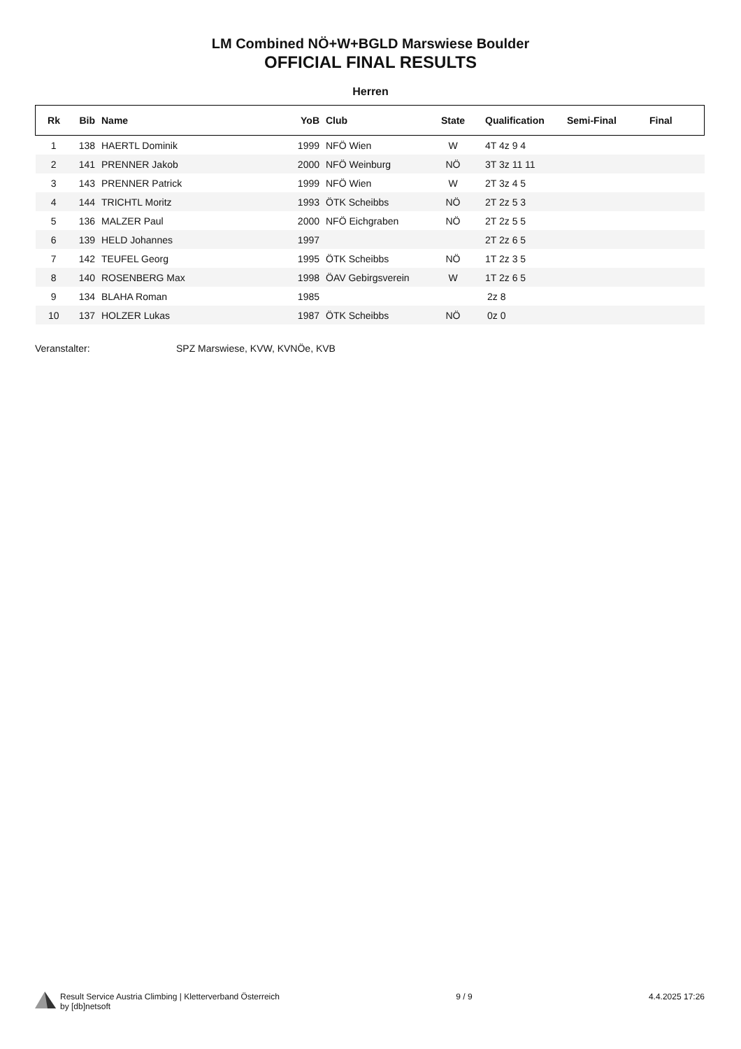LM Combined NÖ+W+BGLD Marswiese Boulder
OFFICIAL FINAL RESULTS
Herren
| Rk | Bib | Name | YoB | Club | State | Qualification | Semi-Final | Final |
| --- | --- | --- | --- | --- | --- | --- | --- | --- |
| 1 | 138 | HAERTL Dominik | 1999 | NFÖ Wien | W | 4T 4z 9 4 | | |
| 2 | 141 | PRENNER Jakob | 2000 | NFÖ Weinburg | NÖ | 3T 3z 11 11 | | |
| 3 | 143 | PRENNER Patrick | 1999 | NFÖ Wien | W | 2T 3z 4 5 | | |
| 4 | 144 | TRICHTL Moritz | 1993 | ÖTK Scheibbs | NÖ | 2T 2z 5 3 | | |
| 5 | 136 | MALZER Paul | 2000 | NFÖ Eichgraben | NÖ | 2T 2z 5 5 | | |
| 6 | 139 | HELD Johannes | 1997 | | | 2T 2z 6 5 | | |
| 7 | 142 | TEUFEL Georg | 1995 | ÖTK Scheibbs | NÖ | 1T 2z 3 5 | | |
| 8 | 140 | ROSENBERG Max | 1998 | ÖAV Gebirgsverein | W | 1T 2z 6 5 | | |
| 9 | 134 | BLAHA Roman | 1985 | | | 2z 8 | | |
| 10 | 137 | HOLZER Lukas | 1987 | ÖTK Scheibbs | NÖ | 0z 0 | | |
Veranstalter: SPZ Marswiese, KVW, KVNÖe, KVB
Result Service Austria Climbing | Kletterverband Österreich
by [db]netsoft
9 / 9 4.4.2025 17:26